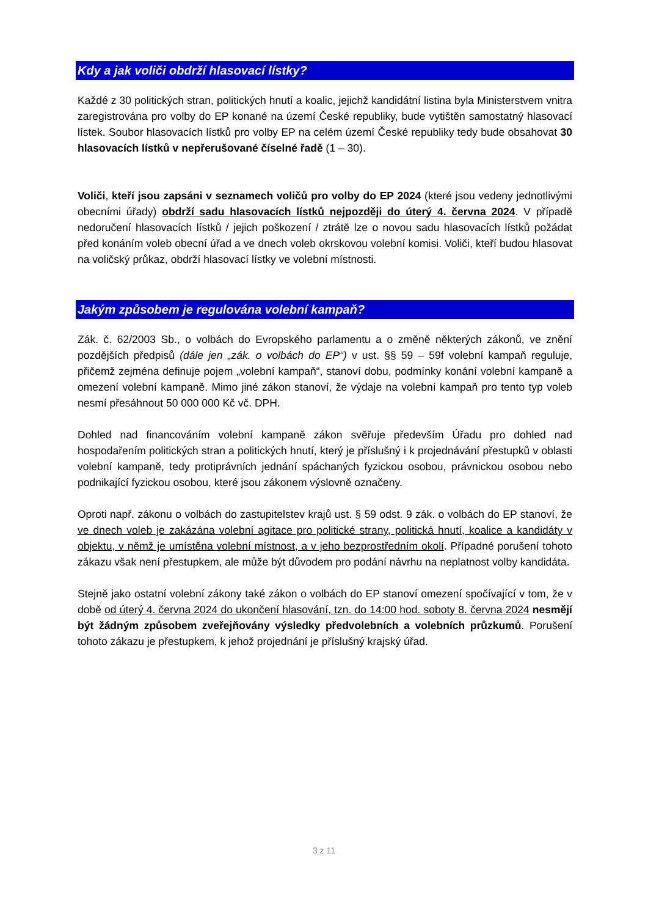Kdy a jak voliči obdrží hlasovací lístky?
Každé z 30 politických stran, politických hnutí a koalic, jejichž kandidátní listina byla Ministerstvem vnitra zaregistrována pro volby do EP konané na území České republiky, bude vytištěn samostatný hlasovací lístek. Soubor hlasovacích lístků pro volby EP na celém území České republiky tedy bude obsahovat 30 hlasovacích lístků v nepřerušované číselné řadě (1 – 30).
Voliči, kteří jsou zapsáni v seznamech voličů pro volby do EP 2024 (které jsou vedeny jednotlivými obecními úřady) obdrží sadu hlasovacích lístků nejpozději do úterý 4. června 2024. V případě nedoručení hlasovacích lístků / jejich poškození / ztrátě lze o novou sadu hlasovacích lístků požádat před konáním voleb obecní úřad a ve dnech voleb okrskovou volební komisi. Voliči, kteří budou hlasovat na voličský průkaz, obdrží hlasovací lístky ve volební místnosti.
Jakým způsobem je regulována volební kampaň?
Zák. č. 62/2003 Sb., o volbách do Evropského parlamentu a o změně některých zákonů, ve znění pozdějších předpisů (dále jen „zák. o volbách do EP“) v ust. §§ 59 – 59f volební kampaň reguluje, přičemž zejména definuje pojem „volební kampaň“, stanoví dobu, podmínky konání volební kampaně a omezení volební kampaně. Mimo jiné zákon stanoví, že výdaje na volební kampaň pro tento typ voleb nesmí přesáhnout 50 000 000 Kč vč. DPH.
Dohled nad financováním volební kampaně zákon svěřuje především Úřadu pro dohled nad hospodařením politických stran a politických hnutí, který je příslušný i k projednávání přestupků v oblasti volební kampaně, tedy protiprávních jednání spáchaných fyzickou osobou, právnickou osobou nebo podnikající fyzickou osobou, které jsou zákonem výslovně označeny.
Oproti např. zákonu o volbách do zastupitelstev krajů ust. § 59 odst. 9 zák. o volbách do EP stanoví, že ve dnech voleb je zakázána volební agitace pro politické strany, politická hnutí, koalice a kandidáty v objektu, v němž je umístěna volební místnost, a v jeho bezprostředním okolí. Případné porušení tohoto zákazu však není přestupkem, ale může být důvodem pro podání návrhu na neplatnost volby kandidáta.
Stejně jako ostatní volební zákony také zákon o volbách do EP stanoví omezení spočívající v tom, že v době od úterý 4. června 2024 do ukončení hlasování, tzn. do 14:00 hod. soboty 8. června 2024 nesmějí být žádným způsobem zveřejňovány výsledky předvolebních a volebních průzkumů. Porušení tohoto zákazu je přestupkem, k jehož projednání je příslušný krajský úřad.
3 z 11